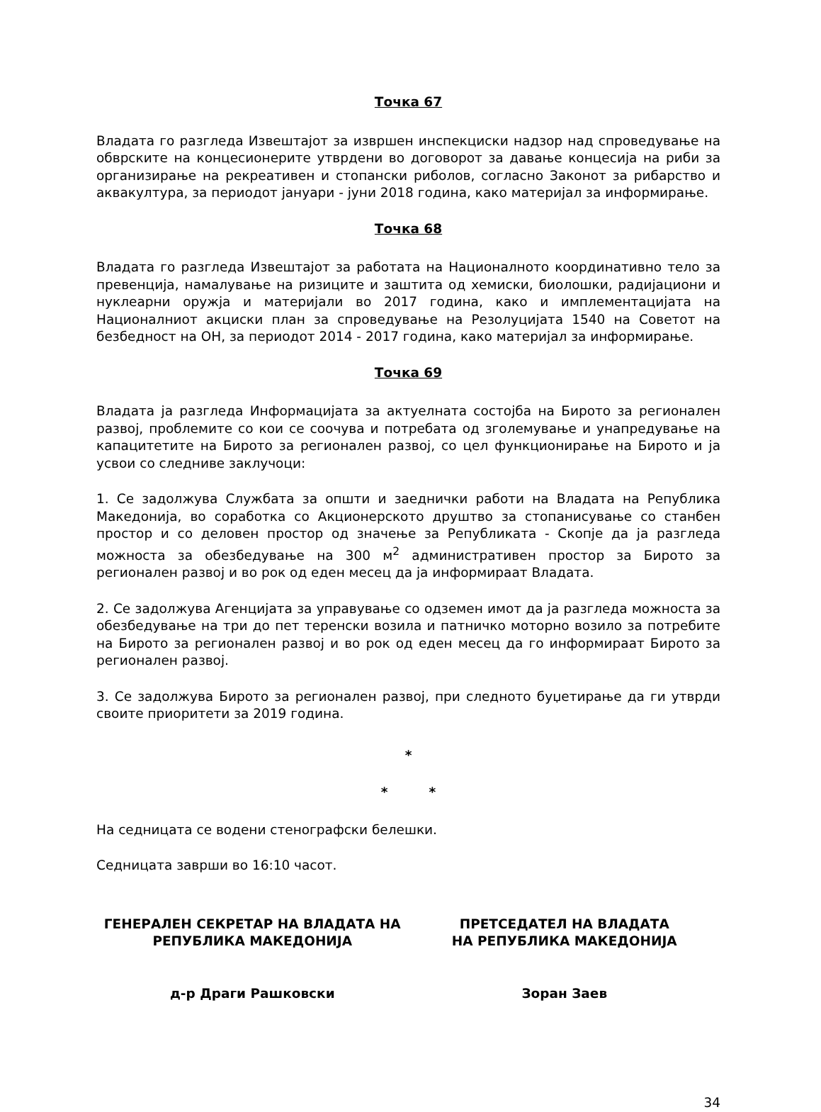Точка 67
Владата го разгледа Извештајот за извршен инспекциски надзор над спроведување на обврските на концесионерите утврдени во договорот за давање концесија на риби за организирање на рекреативен и стопански риболов, согласно Законот за рибарство и аквакултура, за периодот јануари - јуни 2018 година, како материјал за информирање.
Точка 68
Владата го разгледа Извештајот за работата на Националното координативно тело за превенција, намалување на ризиците и заштита од хемиски, биолошки, радијациони и нуклеарни оружја и материјали во 2017 година, како и имплементацијата на Националниот акциски план за спроведување на Резолуцијата 1540 на Советот на безбедност на ОН, за периодот 2014 - 2017 година, како материјал за информирање.
Точка 69
Владата ја разгледа Информацијата за актуелната состојба на Бирото за регионален развој, проблемите со кои се соочува и потребата од зголемување и унапредување на капацитетите на Бирото за регионален развој, со цел функционирање на Бирото и ја усвои со следниве заклучоци:
1. Се задолжува Службата за општи и заеднички работи на Владата на Република Македонија, во соработка со Акционерското друштво за стопанисување со станбен простор и со деловен простор од значење за Републиката - Скопје да ја разгледа можноста за обезбедување на 300 м<sup>2</sup> административен простор за Бирото за регионален развој и во рок од еден месец да ја информираат Владата.
2. Се задолжува Агенцијата за управување со одземен имот да ја разгледа можноста за обезбедување на три до пет теренски возила и патничко моторно возило за потребите на Бирото за регионален развој и во рок од еден месец да го информираат Бирото за регионален развој.
3. Се задолжува Бирото за регионален развој, при следното буџетирање да ги утврди своите приоритети за 2019 година.
*
* *
На седницата се водени стенографски белешки.
Седницата заврши во 16:10 часот.
ГЕНЕРАЛЕН СЕКРЕТАР НА ВЛАДАТА НА
РЕПУБЛИКА МАКЕДОНИЈА
д-р Драги Рашковски
ПРЕТСЕДАТЕЛ НА ВЛАДАТА
НА РЕПУБЛИКА МАКЕДОНИЈА
Зоран Заев
34